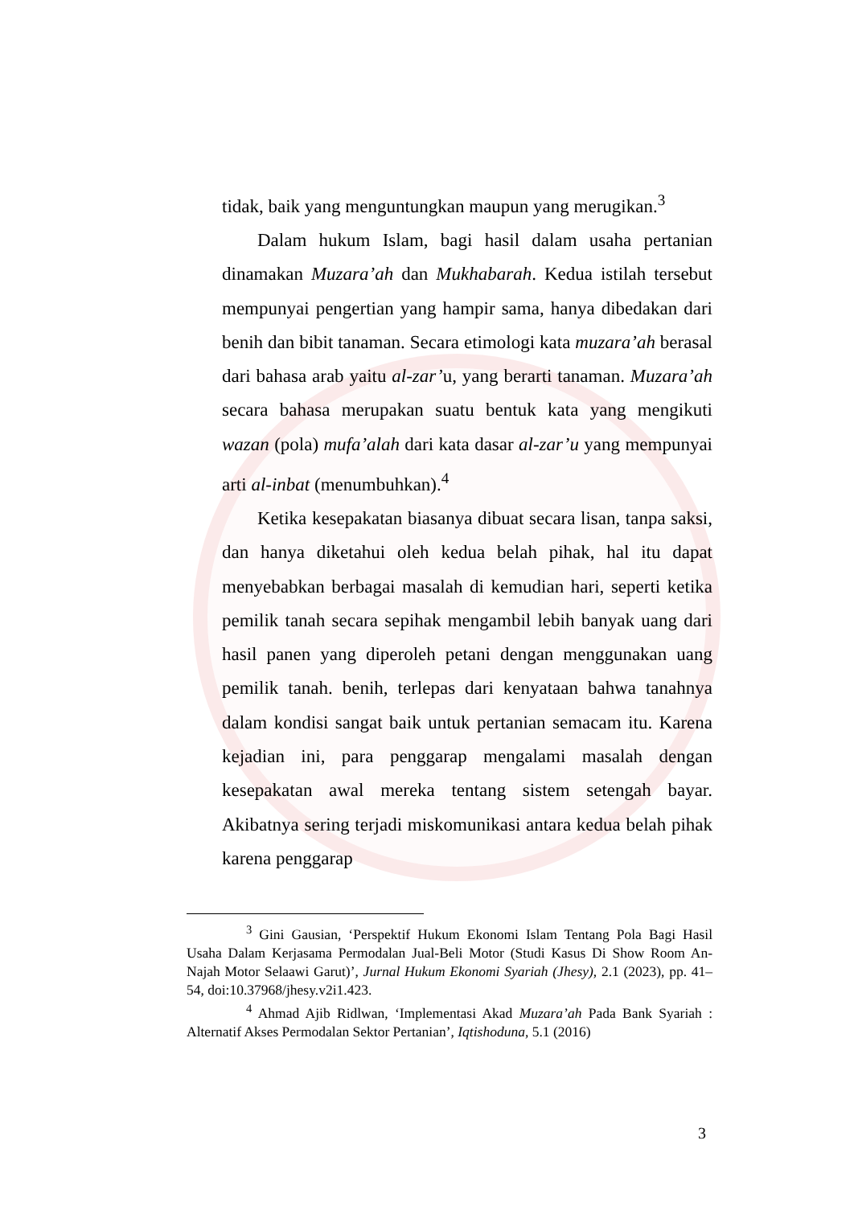tidak, baik yang menguntungkan maupun yang merugikan.<sup>3</sup>
Dalam hukum Islam, bagi hasil dalam usaha pertanian dinamakan Muzara’ah dan Mukhabarah. Kedua istilah tersebut mempunyai pengertian yang hampir sama, hanya dibedakan dari benih dan bibit tanaman. Secara etimologi kata muzara’ah berasal dari bahasa arab yaitu al-zar’u, yang berarti tanaman. Muzara’ah secara bahasa merupakan suatu bentuk kata yang mengikuti wazan (pola) mufa’alah dari kata dasar al-zar’u yang mempunyai arti al-inbat (menumbuhkan).<sup>4</sup>
Ketika kesepakatan biasanya dibuat secara lisan, tanpa saksi, dan hanya diketahui oleh kedua belah pihak, hal itu dapat menyebabkan berbagai masalah di kemudian hari, seperti ketika pemilik tanah secara sepihak mengambil lebih banyak uang dari hasil panen yang diperoleh petani dengan menggunakan uang pemilik tanah. benih, terlepas dari kenyataan bahwa tanahnya dalam kondisi sangat baik untuk pertanian semacam itu. Karena kejadian ini, para penggarap mengalami masalah dengan kesepakatan awal mereka tentang sistem setengah bayar. Akibatnya sering terjadi miskomunikasi antara kedua belah pihak karena penggarap
<sup>3</sup> Gini Gausian, ‘Perspektif Hukum Ekonomi Islam Tentang Pola Bagi Hasil Usaha Dalam Kerjasama Permodalan Jual-Beli Motor (Studi Kasus Di Show Room An-Najah Motor Selaawi Garut)’, Jurnal Hukum Ekonomi Syariah (Jhesy), 2.1 (2023), pp. 41–54, doi:10.37968/jhesy.v2i1.423.
<sup>4</sup> Ahmad Ajib Ridlwan, ‘Implementasi Akad Muzara’ah Pada Bank Syariah : Alternatif Akses Permodalan Sektor Pertanian’, Iqtishoduna, 5.1 (2016)
3